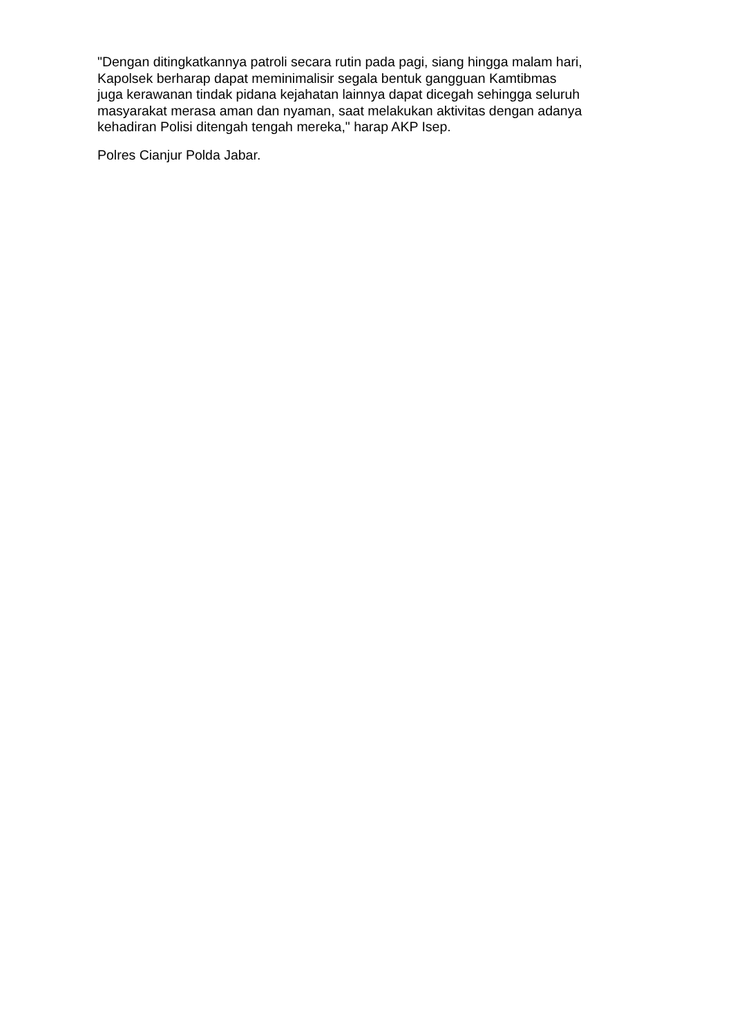"Dengan ditingkatkannya patroli secara rutin pada pagi, siang hingga malam hari,
Kapolsek berharap dapat meminimalisir segala bentuk gangguan Kamtibmas
juga kerawanan tindak pidana kejahatan lainnya dapat dicegah sehingga seluruh
masyarakat merasa aman dan nyaman, saat melakukan aktivitas dengan adanya
kehadiran Polisi ditengah tengah mereka," harap AKP Isep.
Polres Cianjur Polda Jabar.